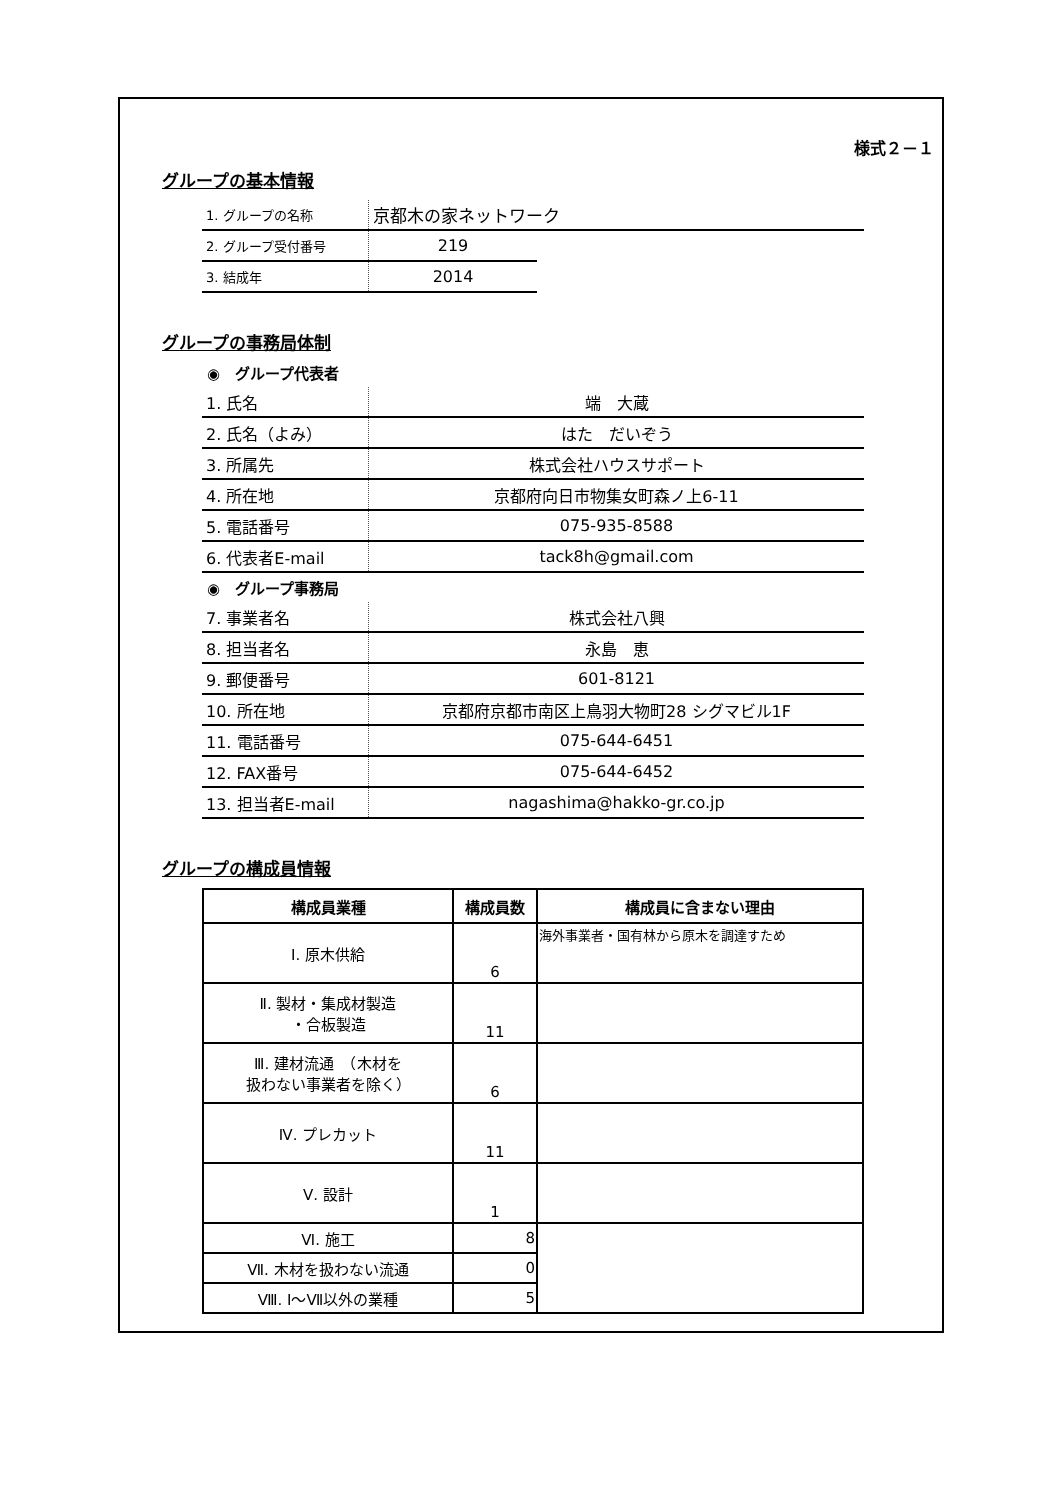様式２－１
グループの基本情報
| 1. グループの名称 | 京都木の家ネットワーク | |
| 2. グループ受付番号 | 219 | |
| 3. 結成年 | 2014 | |
グループの事務局体制
◉　グループ代表者
| 1. 氏名 | 端 大蔵 |
| 2. 氏名（よみ） | はた だいぞう |
| 3. 所属先 | 株式会社ハウスサポート |
| 4. 所在地 | 京都府向日市物集女町森ノ上6-11 |
| 5. 電話番号 | 075-935-8588 |
| 6. 代表者E-mail | tack8h@gmail.com |
◉　グループ事務局
| 7. 事業者名 | 株式会社八興 |
| 8. 担当者名 | 永島 恵 |
| 9. 郵便番号 | 601-8121 |
| 10. 所在地 | 京都府京都市南区上鳥羽大物町28 シグマビル1F |
| 11. 電話番号 | 075-644-6451 |
| 12. FAX番号 | 075-644-6452 |
| 13. 担当者E-mail | nagashima@hakko-gr.co.jp |
グループの構成員情報
| 構成員業種 | 構成員数 | 構成員に含まない理由 |
| --- | --- | --- |
| Ⅰ. 原木供給 | 6 | 海外事業者・国有林から原木を調達すため |
| Ⅱ. 製材・集成材製造 ・合板製造 | 11 | |
| Ⅲ. 建材流通 （木材を 扱わない事業者を除く） | 6 | |
| Ⅳ. プレカット | 11 | |
| Ⅴ. 設計 | 1 | |
| Ⅵ. 施工 | 8 | |
| Ⅶ. 木材を扱わない流通 | 0 | |
| Ⅷ. Ⅰ～Ⅶ以外の業種 | 5 | |